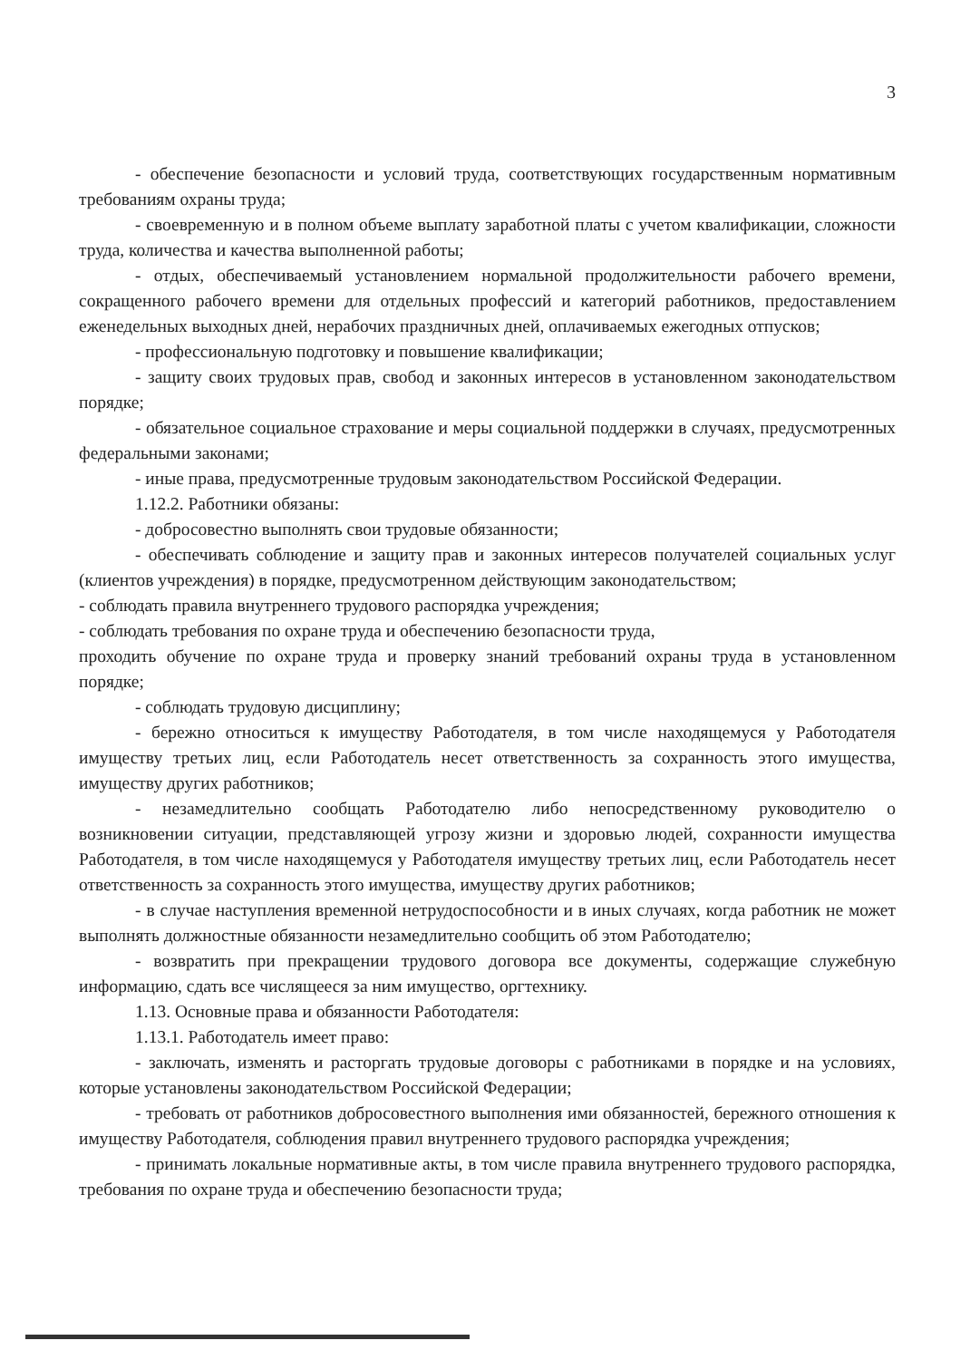3
- обеспечение безопасности и условий труда, соответствующих государственным нормативным требованиям охраны труда;
- своевременную и в полном объеме выплату заработной платы с учетом квалификации, сложности труда, количества и качества выполненной работы;
- отдых, обеспечиваемый установлением нормальной продолжительности рабочего времени, сокращенного рабочего времени для отдельных профессий и категорий работников, предоставлением еженедельных выходных дней, нерабочих праздничных дней, оплачиваемых ежегодных отпусков;
- профессиональную подготовку и повышение квалификации;
- защиту своих трудовых прав, свобод и законных интересов в установленном законодательством порядке;
- обязательное социальное страхование и меры социальной поддержки в случаях, предусмотренных федеральными законами;
- иные права, предусмотренные трудовым законодательством Российской Федерации.
1.12.2. Работники обязаны:
- добросовестно выполнять свои трудовые обязанности;
- обеспечивать соблюдение и защиту прав и законных интересов получателей социальных услуг (клиентов учреждения) в порядке, предусмотренном действующим законодательством;
- соблюдать правила внутреннего трудового распорядка учреждения;
- соблюдать требования по охране труда и обеспечению безопасности труда,
проходить обучение по охране труда и проверку знаний требований охраны труда в установленном порядке;
- соблюдать трудовую дисциплину;
- бережно относиться к имуществу Работодателя, в том числе находящемуся у Работодателя имуществу третьих лиц, если Работодатель несет ответственность за сохранность этого имущества, имуществу других работников;
- незамедлительно сообщать Работодателю либо непосредственному руководителю о возникновении ситуации, представляющей угрозу жизни и здоровью людей, сохранности имущества Работодателя, в том числе находящемуся у Работодателя имуществу третьих лиц, если Работодатель несет ответственность за сохранность этого имущества, имуществу других работников;
- в случае наступления временной нетрудоспособности и в иных случаях, когда работник не может выполнять должностные обязанности незамедлительно сообщить об этом Работодателю;
- возвратить при прекращении трудового договора все документы, содержащие служебную информацию, сдать все числящееся за ним имущество, оргтехнику.
1.13. Основные права и обязанности Работодателя:
1.13.1. Работодатель имеет право:
- заключать, изменять и расторгать трудовые договоры с работниками в порядке и на условиях, которые установлены законодательством Российской Федерации;
- требовать от работников добросовестного выполнения ими обязанностей, бережного отношения к имуществу Работодателя, соблюдения правил внутреннего трудового распорядка учреждения;
- принимать локальные нормативные акты, в том числе правила внутреннего трудового распорядка, требования по охране труда и обеспечению безопасности труда;